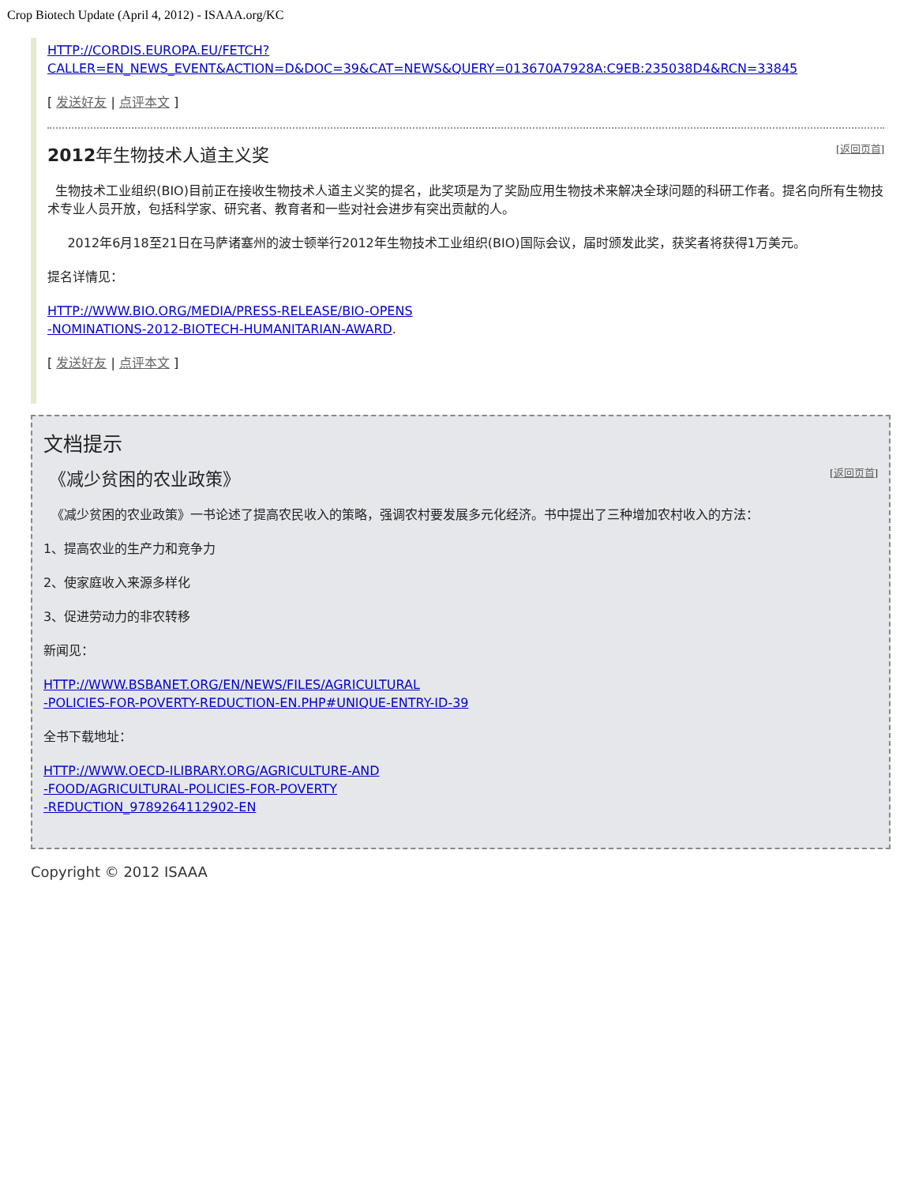Crop Biotech Update (April 4, 2012) - ISAAA.org/KC
HTTP://CORDIS.EUROPA.EU/FETCH?CALLER=EN_NEWS_EVENT&ACTION=D&DOC=39&CAT=NEWS&QUERY=013670A7928A:C9EB:235038D4&RCN=33845
[ 发送好友 | 点评本文 ]
2012年生物技术人道主义奖 [返回页首]
生物技术工业组织(BIO)目前正在接收生物技术人道主义奖的提名，此奖项是为了奖励应用生物技术来解决全球问题的科研工作者。提名向所有生物技术专业人员开放，包括科学家、研究者、教育者和一些对社会进步有突出贡献的人。
2012年6月18至21日在马萨诸塞州的波士顿举行2012年生物技术工业组织(BIO)国际会议，届时颁发此奖，获奖者将获得1万美元。
提名详情见：
HTTP://WWW.BIO.ORG/MEDIA/PRESS-RELEASE/BIO-OPENS
-NOMINATIONS-2012-BIOTECH-HUMANITARIAN-AWARD.
[ 发送好友 | 点评本文 ]
文档提示
《减少贫困的农业政策》 [返回页首]
《减少贫困的农业政策》一书论述了提高农民收入的策略，强调农村要发展多元化经济。书中提出了三种增加农村收入的方法：
1、提高农业的生产力和竞争力
2、使家庭收入来源多样化
3、促进劳动力的非农转移
新闻见：
HTTP://WWW.BSBANET.ORG/EN/NEWS/FILES/AGRICULTURAL
-POLICIES-FOR-POVERTY-REDUCTION-EN.PHP#UNIQUE-ENTRY-ID-39
全书下载地址：
HTTP://WWW.OECD-ILIBRARY.ORG/AGRICULTURE-AND
-FOOD/AGRICULTURAL-POLICIES-FOR-POVERTY
-REDUCTION_9789264112902-EN
Copyright © 2012 ISAAA